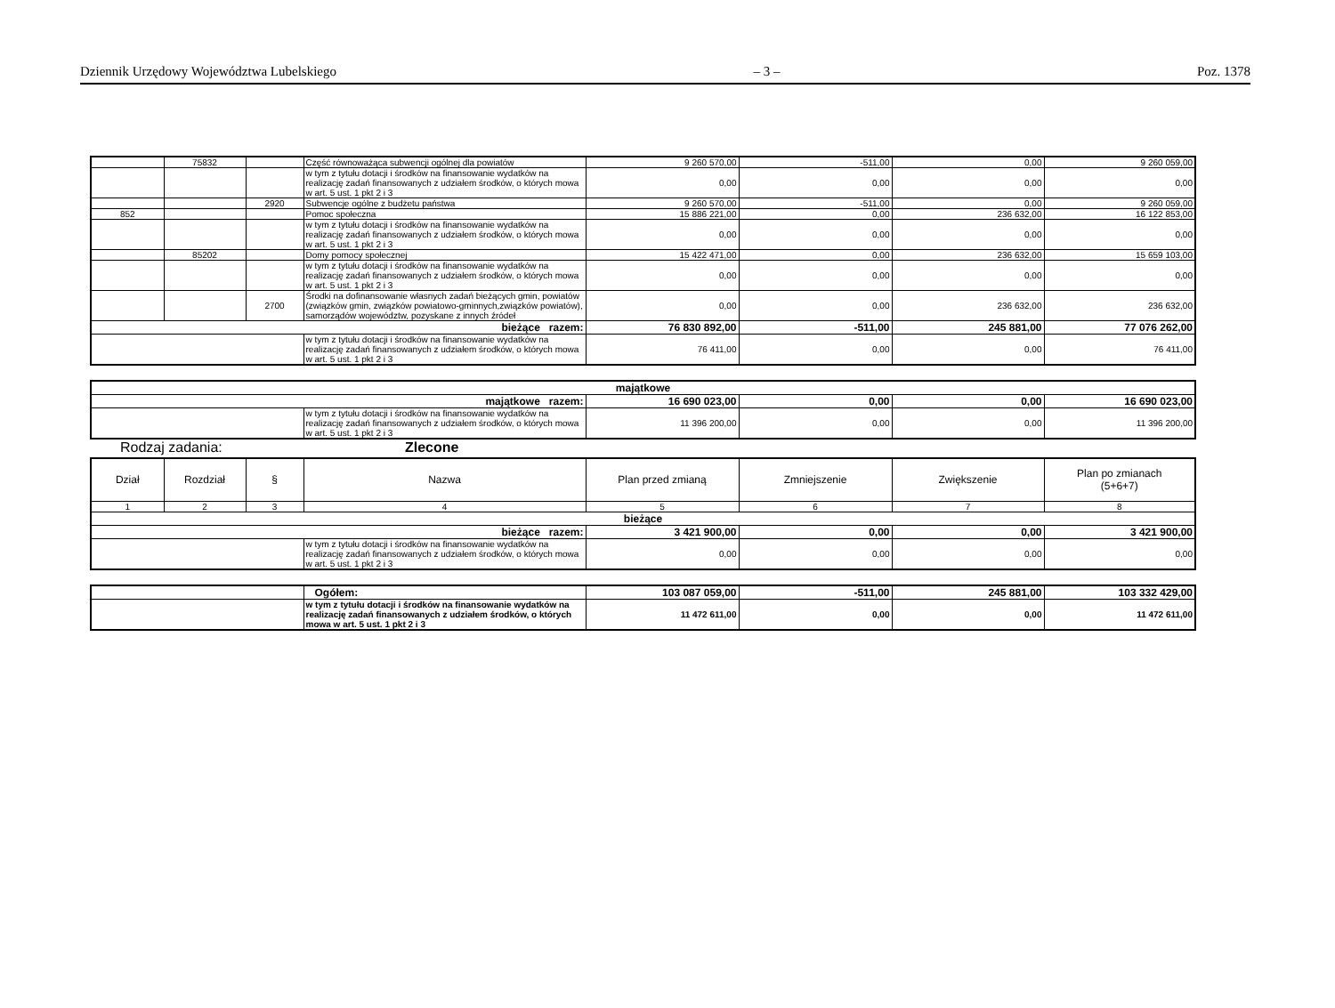Dziennik Urzędowy Województwa Lubelskiego – 3 – Poz. 1378
| | 75832 | | Część równoważąca subwencji ogólnej dla powiatów | 9 260 570,00 | -511,00 | 0,00 | 9 260 059,00 |
| | | | w tym z tytułu dotacji i środków na finansowanie wydatków na realizację zadań finansowanych z udziałem środków, o których mowa w art. 5 ust. 1 pkt 2 i 3 | 0,00 | 0,00 | 0,00 | 0,00 |
| | | 2920 | Subwencje ogólne z budżetu państwa | 9 260 570,00 | -511,00 | 0,00 | 9 260 059,00 |
| 852 | | | Pomoc społeczna | 15 886 221,00 | 0,00 | 236 632,00 | 16 122 853,00 |
| | | | w tym z tytułu dotacji i środków na finansowanie wydatków na realizację zadań finansowanych z udziałem środków, o których mowa w art. 5 ust. 1 pkt 2 i 3 | 0,00 | 0,00 | 0,00 | 0,00 |
| | 85202 | | Domy pomocy społecznej | 15 422 471,00 | 0,00 | 236 632,00 | 15 659 103,00 |
| | | | w tym z tytułu dotacji i środków na finansowanie wydatków na realizację zadań finansowanych z udziałem środków, o których mowa w art. 5 ust. 1 pkt 2 i 3 | 0,00 | 0,00 | 0,00 | 0,00 |
| | | 2700 | Środki na dofinansowanie własnych zadań bieżących gmin, powiatów (związków gmin, związków powiatowo-gminnych,związków powiatów), samorządów województw, pozyskane z innych źródeł | 0,00 | 0,00 | 236 632,00 | 236 632,00 |
| bieżące razem: | | | | 76 830 892,00 | -511,00 | 245 881,00 | 77 076 262,00 |
| | | | w tym z tytułu dotacji i środków na finansowanie wydatków na realizację zadań finansowanych z udziałem środków, o których mowa w art. 5 ust. 1 pkt 2 i 3 | 76 411,00 | 0,00 | 0,00 | 76 411,00 |
| majątkowe | | | | | |
| majątkowe razem: | | 16 690 023,00 | 0,00 | 0,00 | 16 690 023,00 |
| | w tym z tytułu dotacji i środków na finansowanie wydatków na realizację zadań finansowanych z udziałem środków, o których mowa w art. 5 ust. 1 pkt 2 i 3 | 11 396 200,00 | 0,00 | 0,00 | 11 396 200,00 |
Rodzaj zadania: Zlecone
| Dział | Rozdział | § | Nazwa | Plan przed zmianą | Zmniejszenie | Zwiększenie | Plan po zmianach (5+6+7) |
| --- | --- | --- | --- | --- | --- | --- | --- |
| 1 | 2 | 3 | 4 | 5 | 6 | 7 | 8 |
| bieżące | | | | | | | |
| bieżące razem: | | | | 3 421 900,00 | 0,00 | 0,00 | 3 421 900,00 |
| | | | w tym z tytułu dotacji i środków na finansowanie wydatków na realizację zadań finansowanych z udziałem środków, o których mowa w art. 5 ust. 1 pkt 2 i 3 | 0,00 | 0,00 | 0,00 | 0,00 |
| | Ogółem: | 103 087 059,00 | -511,00 | 245 881,00 | 103 332 429,00 |
| | w tym z tytułu dotacji i środków na finansowanie wydatków na realizację zadań finansowanych z udziałem środków, o których mowa w art. 5 ust. 1 pkt 2 i 3 | 11 472 611,00 | 0,00 | 0,00 | 11 472 611,00 |